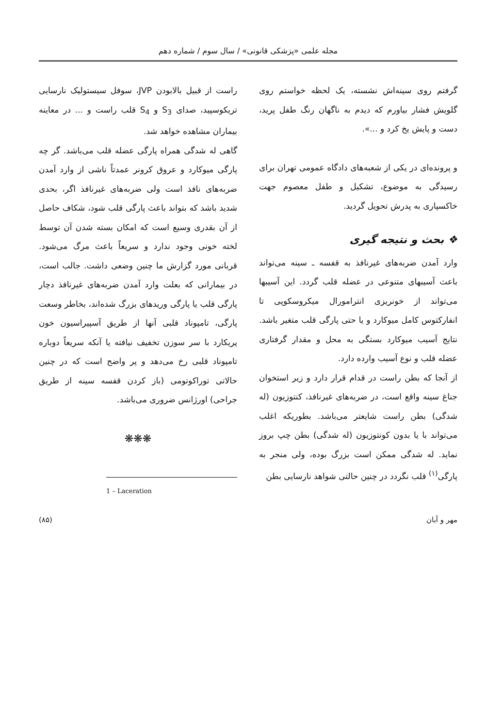مجله علمی «پزشکی قانونی» / سال سوم / شماره دهم
گرفتم روی سینه‌اش نشسته، یک لحظه خواستم روی گلویش فشار بیاورم که دیدم به ناگهان رنگ طفل پرید، دست و پایش یخ کرد و ...».
و پرونده‌ای در یکی از شعبه‌های دادگاه عمومی تهران برای رسیدگی به موضوع، تشکیل و طفل معصوم جهت خاکسپاری به پدرش تحویل گردید.
❖ بحث و نتیجه گیری
وارد آمدن ضربه‌های غیرنافذ به قفسه ـ سینه می‌تواند باعث آسیبهای متنوعی در عضله قلب گردد. این آسیبها می‌تواند از خونریزی انترامورال میکروسکوپی تا انفارکتوس کامل میوکارد و یا حتی پارگی قلب متغیر باشد. نتایج آسیب میوکارد بستگی به محل و مقدار گرفتاری عضله قلب و نوع آسیب وارده دارد.
از آنجا که بطن راست در قدام قرار دارد و زیر استخوان جناغ سینه واقع است، در ضربه‌های غیرنافذ، کنتوزیون (له شدگی) بطن راست شایعتر می‌باشد. بطوریکه اغلب می‌تواند با یا بدون کونتوزیون (له شدگی) بطن چپ بروز نماید. له شدگی ممکن است بزرگ بوده، ولی منجر به پارگی<sup>(۱)</sup> قلب نگردد در چنین حالتی شواهد نارسایی بطن
راست از قبیل بالابودن JVP، سوفل سیستولیک نارسایی تریکوسپید، صدای S<sub>3</sub> و S<sub>4</sub> قلب راست و ... در معاینه بیماران مشاهده خواهد شد.
گاهی له شدگی همراه پارگی عضله قلب می‌باشد. گر چه پارگی میوکارد و عروق کرونر عمدتاً ناشی از وارد آمدن ضربه‌های نافذ است ولی ضربه‌های غیرنافذ اگر، بحدی شدید باشد که بتواند باعث پارگی قلب شود، شکاف حاصل از آن بقدری وسیع است که امکان بسته شدن آن توسط لخته خونی وجود ندارد و سریعاً باعث مرگ می‌شود. قربانی مورد گزارش ما چنین وضعی داشت. جالب است، در بیمارانی که بعلت وارد آمدن ضربه‌های غیرنافذ دچار پارگی قلب یا پارگی وریدهای بزرگ شده‌اند، بخاطر وسعت پارگی، تامپوناد قلبی آنها از طریق آسپیراسیون خون پریکارد با سر سوزن تخفیف نیافته یا آنکه سریعاً دوباره تامپوناد قلبی رخ می‌دهد و پر واضح است که در چنین حالاتی توراکوتومی (باز کردن قفسه سینه از طریق جراحی) اورژانس ضروری می‌باشد.
❋❋❋
1 – Laceration
مهر و آبان (۸۵)